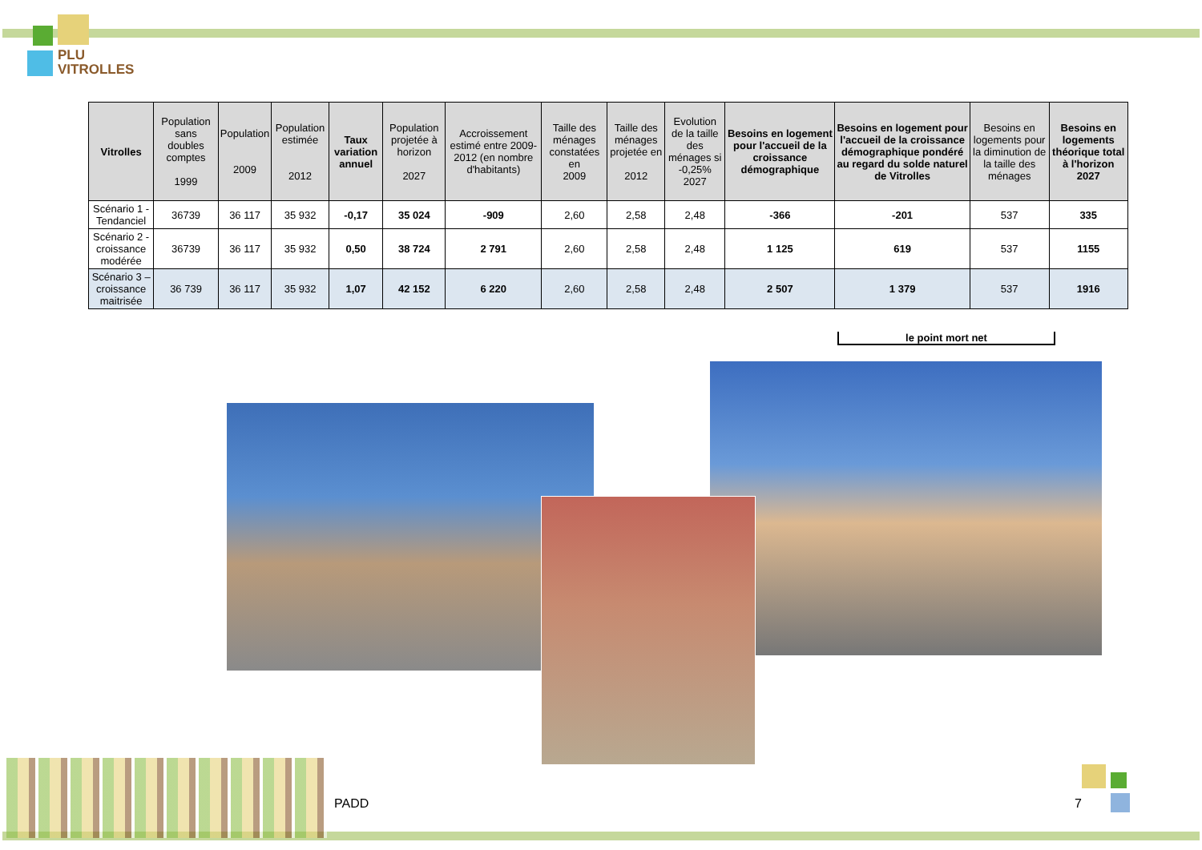PLU
VITROLLES
| Vitrolles | Population sans doubles comptes 1999 | Population 2009 | Population estimée 2012 | Taux variation annuel | Population projetée à horizon 2027 | Accroissement estimé entre 2009-2012 (en nombre d'habitants) | Taille des ménages constatées en 2009 | Taille des ménages projetée en 2012 | Evolution de la taille des ménages si -0,25% 2027 | Besoins en logement pour l'accueil de la croissance démographique | Besoins en logement pour l'accueil de la croissance démographique pondéré au regard du solde naturel de Vitrolles | Besoins en logements pour la diminution de la taille des ménages | Besoins en logements théorique total à l'horizon 2027 |
| --- | --- | --- | --- | --- | --- | --- | --- | --- | --- | --- | --- | --- | --- |
| Scénario 1 - Tendanciel | 36739 | 36 117 | 35 932 | -0,17 | 35 024 | -909 | 2,60 | 2,58 | 2,48 | -366 | -201 | 537 | 335 |
| Scénario 2 - croissance modérée | 36739 | 36 117 | 35 932 | 0,50 | 38 724 | 2 791 | 2,60 | 2,58 | 2,48 | 1 125 | 619 | 537 | 1155 |
| Scénario 3 – croissance maitrisée | 36 739 | 36 117 | 35 932 | 1,07 | 42 152 | 6 220 | 2,60 | 2,58 | 2,48 | 2 507 | 1 379 | 537 | 1916 |
le point mort net
PADD 7